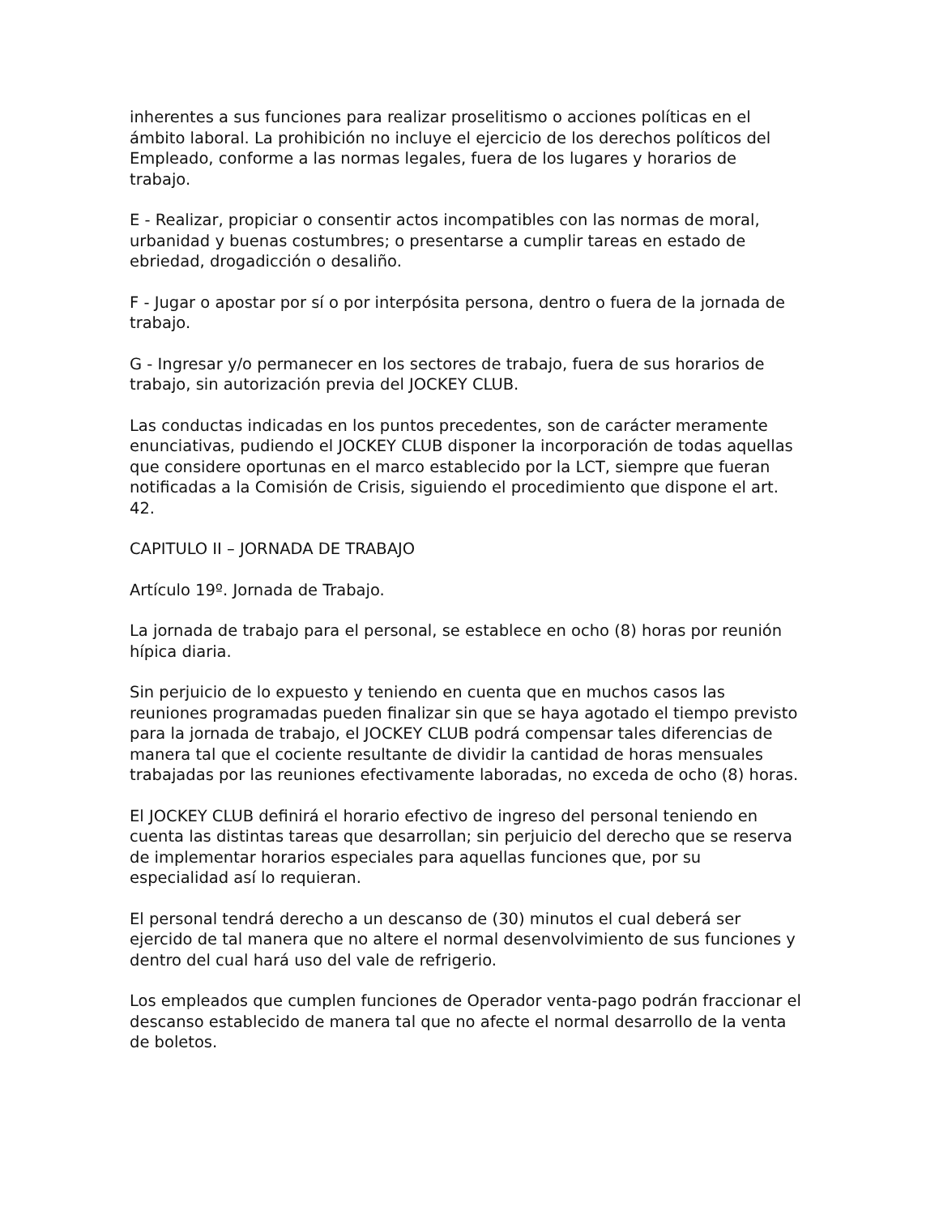inherentes a sus funciones para realizar proselitismo o acciones políticas en el ámbito laboral. La prohibición no incluye el ejercicio de los derechos políticos del Empleado, conforme a las normas legales, fuera de los lugares y horarios de trabajo.
E - Realizar, propiciar o consentir actos incompatibles con las normas de moral, urbanidad y buenas costumbres; o presentarse a cumplir tareas en estado de ebriedad, drogadicción o desaliño.
F - Jugar o apostar por sí o por interpósita persona, dentro o fuera de la jornada de trabajo.
G - Ingresar y/o permanecer en los sectores de trabajo, fuera de sus horarios de trabajo, sin autorización previa del JOCKEY CLUB.
Las conductas indicadas en los puntos precedentes, son de carácter meramente enunciativas, pudiendo el JOCKEY CLUB disponer la incorporación de todas aquellas que considere oportunas en el marco establecido por la LCT, siempre que fueran notificadas a la Comisión de Crisis, siguiendo el procedimiento que dispone el art. 42.
CAPITULO II – JORNADA DE TRABAJO
Artículo 19º. Jornada de Trabajo.
La jornada de trabajo para el personal, se establece en ocho (8) horas por reunión hípica diaria.
Sin perjuicio de lo expuesto y teniendo en cuenta que en muchos casos las reuniones programadas pueden finalizar sin que se haya agotado el tiempo previsto para la jornada de trabajo, el JOCKEY CLUB podrá compensar tales diferencias de manera tal que el cociente resultante de dividir la cantidad de horas mensuales trabajadas por las reuniones efectivamente laboradas, no exceda de ocho (8) horas.
El JOCKEY CLUB definirá el horario efectivo de ingreso del personal teniendo en cuenta las distintas tareas que desarrollan; sin perjuicio del derecho que se reserva de implementar horarios especiales para aquellas funciones que, por su especialidad así lo requieran.
El personal tendrá derecho a un descanso de (30) minutos el cual deberá ser ejercido de tal manera que no altere el normal desenvolvimiento de sus funciones y dentro del cual hará uso del vale de refrigerio.
Los empleados que cumplen funciones de Operador venta-pago podrán fraccionar el descanso establecido de manera tal que no afecte el normal desarrollo de la venta de boletos.